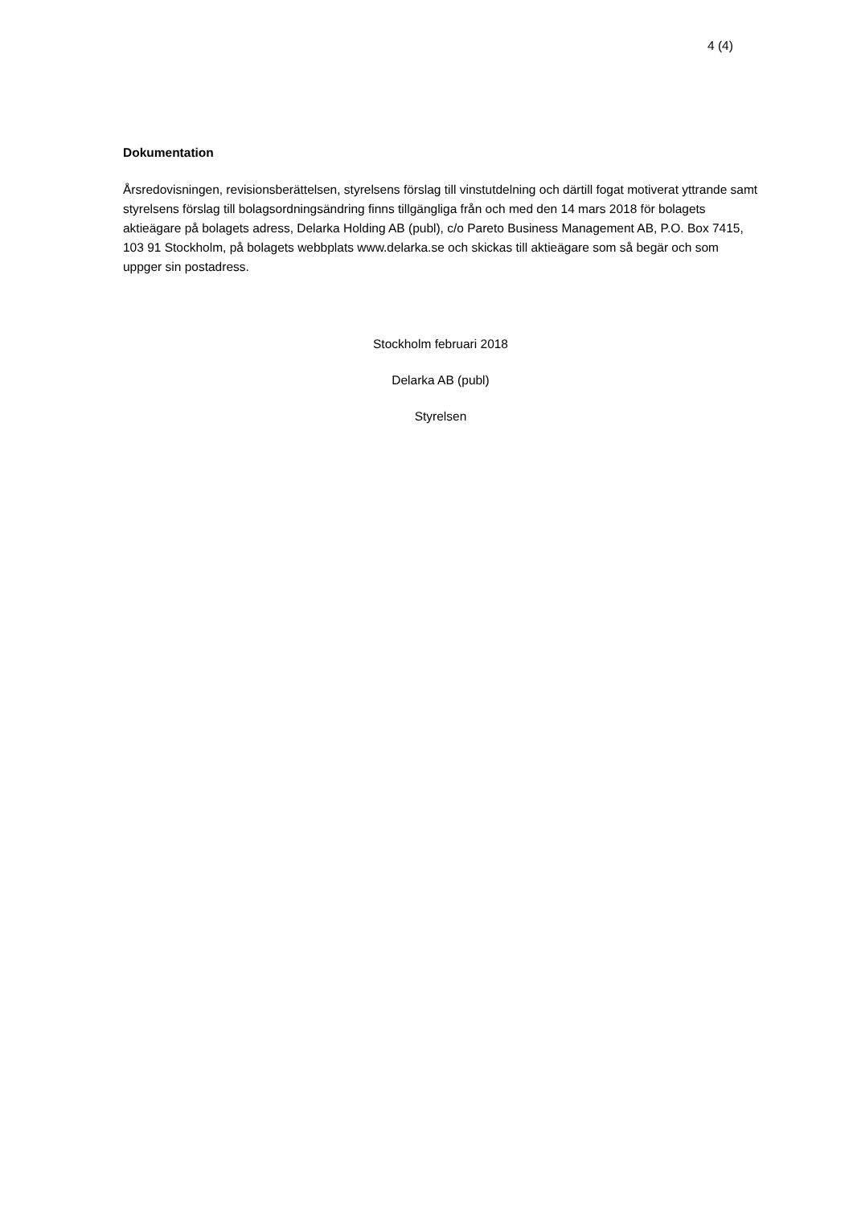4 (4)
Dokumentation
Årsredovisningen, revisionsberättelsen, styrelsens förslag till vinstutdelning och därtill fogat motiverat yttrande samt styrelsens förslag till bolagsordningsändring finns tillgängliga från och med den 14 mars 2018 för bolagets aktieägare på bolagets adress, Delarka Holding AB (publ), c/o Pareto Business Management AB, P.O. Box 7415, 103 91 Stockholm, på bolagets webbplats www.delarka.se och skickas till aktieägare som så begär och som uppger sin postadress.
Stockholm februari 2018
Delarka AB (publ)
Styrelsen